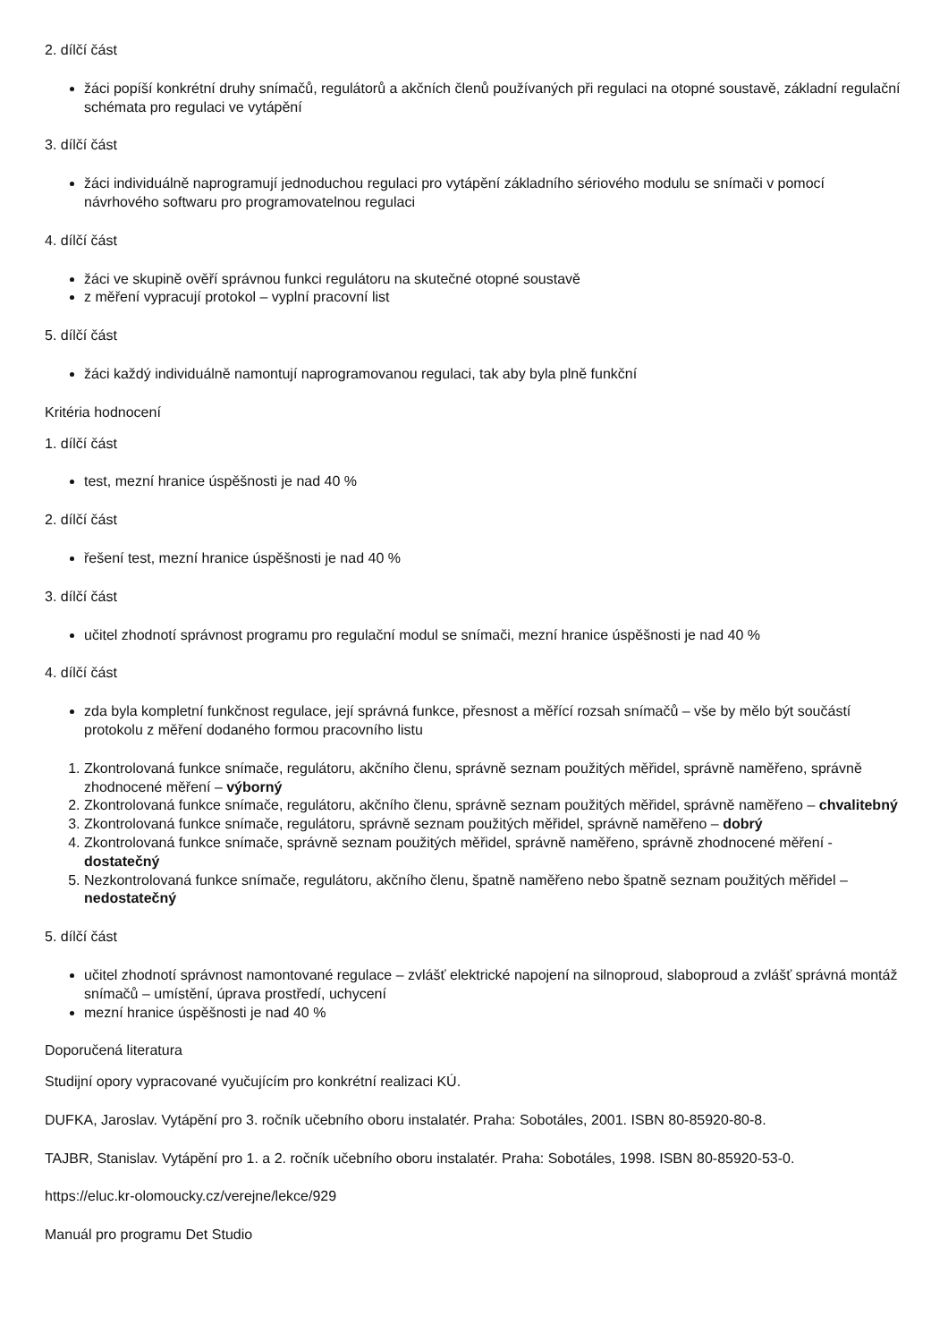2. dílčí část
žáci popíší konkrétní druhy snímačů, regulátorů a akčních členů používaných při regulaci na otopné soustavě, základní regulační schémata pro regulaci ve vytápění
3. dílčí část
žáci individuálně naprogramují jednoduchou regulaci pro vytápění základního sériového modulu se snímači v pomocí návrhového softwaru pro programovatelnou regulaci
4. dílčí část
žáci ve skupině ověří správnou funkci regulátoru na skutečné otopné soustavě
z měření vypracují protokol – vyplní pracovní list
5. dílčí část
žáci každý individuálně namontují naprogramovanou regulaci, tak aby byla plně funkční
Kritéria hodnocení
1. dílčí část
test, mezní hranice úspěšnosti je nad 40 %
2. dílčí část
řešení test, mezní hranice úspěšnosti je nad 40 %
3. dílčí část
učitel zhodnotí správnost programu pro regulační modul se snímači, mezní hranice úspěšnosti je nad 40 %
4. dílčí část
zda byla kompletní funkčnost regulace, její správná funkce, přesnost a měřící rozsah snímačů – vše by mělo být součástí protokolu z měření dodaného formou pracovního listu
1. Zkontrolovaná funkce snímače, regulátoru, akčního členu, správně seznam použitých měřidel, správně naměřeno, správně zhodnocené měření – výborný
2. Zkontrolovaná funkce snímače, regulátoru, akčního členu, správně seznam použitých měřidel, správně naměřeno – chvalitebný
3. Zkontrolovaná funkce snímače, regulátoru, správně seznam použitých měřidel, správně naměřeno – dobrý
4. Zkontrolovaná funkce snímače, správně seznam použitých měřidel, správně naměřeno, správně zhodnocené měření - dostatečný
5. Nezkontrolovaná funkce snímače, regulátoru, akčního členu, špatně naměřeno nebo špatně seznam použitých měřidel – nedostatečný
5. dílčí část
učitel zhodnotí správnost namontované regulace – zvlášť elektrické napojení na silnoproud, slaboproud a zvlášť správná montáž snímačů – umístění, úprava prostředí, uchycení
mezní hranice úspěšnosti je nad 40 %
Doporučená literatura
Studijní opory vypracované vyučujícím pro konkrétní realizaci KÚ.
DUFKA, Jaroslav. Vytápění pro 3. ročník učebního oboru instalatér. Praha: Sobotáles, 2001. ISBN 80-85920-80-8.
TAJBR, Stanislav. Vytápění pro 1. a 2. ročník učebního oboru instalatér. Praha: Sobotáles, 1998. ISBN 80-85920-53-0.
https://eluc.kr-olomoucky.cz/verejne/lekce/929
Manuál pro programu Det Studio